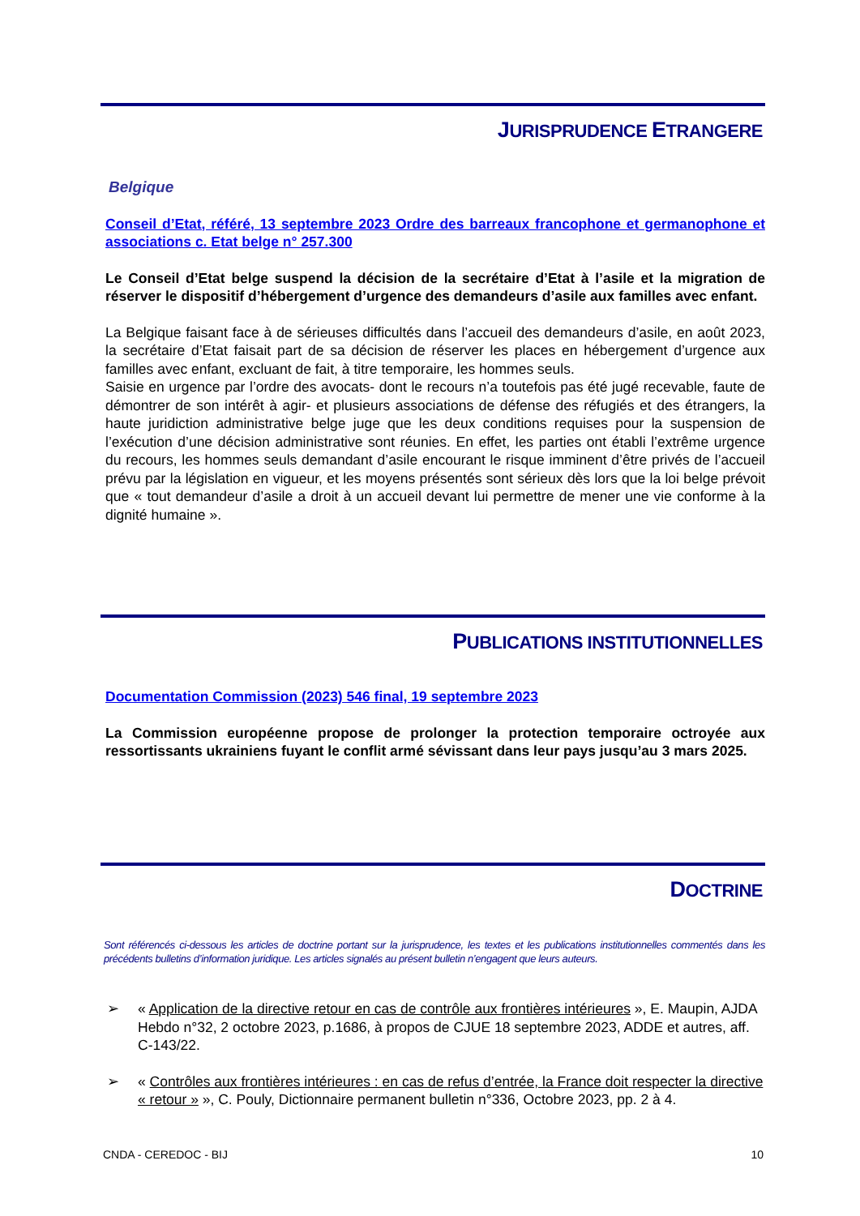JURISPRUDENCE ETRANGERE
Belgique
Conseil d’Etat, référé, 13 septembre 2023 Ordre des barreaux francophone et germanophone et associations c. Etat belge n° 257.300
Le Conseil d’Etat belge suspend la décision de la secrétaire d’Etat à l’asile et la migration de réserver le dispositif d’hébergement d’urgence des demandeurs d’asile aux familles avec enfant.
La Belgique faisant face à de sérieuses difficultés dans l’accueil des demandeurs d’asile, en août 2023, la secrétaire d’Etat faisait part de sa décision de réserver les places en hébergement d’urgence aux familles avec enfant, excluant de fait, à titre temporaire, les hommes seuls.
Saisie en urgence par l’ordre des avocats- dont le recours n’a toutefois pas été jugé recevable, faute de démontrer de son intérêt à agir- et plusieurs associations de défense des réfugiés et des étrangers, la haute juridiction administrative belge juge que les deux conditions requises pour la suspension de l’exécution d’une décision administrative sont réunies. En effet, les parties ont établi l’extrême urgence du recours, les hommes seuls demandant d’asile encourant le risque imminent d’être privés de l’accueil prévu par la législation en vigueur, et les moyens présentés sont sérieux dès lors que la loi belge prévoit que « tout demandeur d’asile a droit à un accueil devant lui permettre de mener une vie conforme à la dignité humaine ».
PUBLICATIONS INSTITUTIONNELLES
Documentation Commission (2023) 546 final, 19 septembre 2023
La Commission européenne propose de prolonger la protection temporaire octroyée aux ressortissants ukrainiens fuyant le conflit armé sévissant dans leur pays jusqu’au 3 mars 2025.
DOCTRINE
Sont référencés ci-dessous les articles de doctrine portant sur la jurisprudence, les textes et les publications institutionnelles commentés dans les précédents bulletins d’information juridique. Les articles signalés au présent bulletin n’engagent que leurs auteurs.
➢ « Application de la directive retour en cas de contrôle aux frontières intérieures », E. Maupin, AJDA Hebdo n°32, 2 octobre 2023, p.1686, à propos de CJUE 18 septembre 2023, ADDE et autres, aff. C-143/22.
➢ « Contrôles aux frontières intérieures : en cas de refus d’entrée, la France doit respecter la directive « retour » », C. Pouly, Dictionnaire permanent bulletin n°336, Octobre 2023, pp. 2 à 4.
CNDA - CEREDOC - BIJ 10